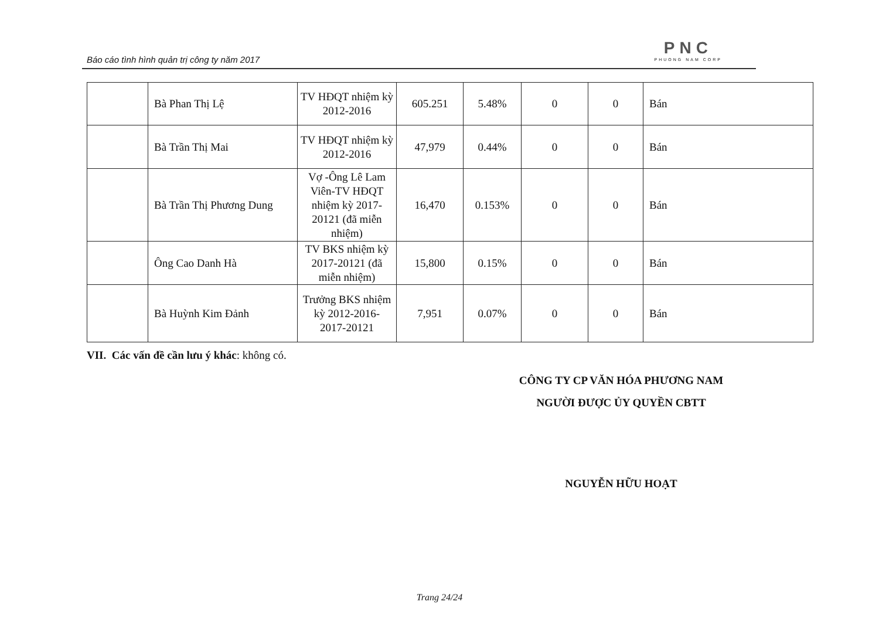Báo cáo tình hình quản trị công ty năm 2017
PNC
PHUONG NAM CORP
| | Bà Phan Thị Lệ | TV HĐQT nhiệm kỳ 2012-2016 | 605.251 | 5.48% | 0 | 0 | Bán |
| | Bà Trần Thị Mai | TV HĐQT nhiệm kỳ 2012-2016 | 47,979 | 0.44% | 0 | 0 | Bán |
| | Bà Trần Thị Phương Dung | Vợ -Ông Lê Lam Viên-TV HĐQT nhiệm kỳ 2017-20121 (đã miễn nhiệm) | 16,470 | 0.153% | 0 | 0 | Bán |
| | Ông Cao Danh Hà | TV BKS nhiệm kỳ 2017-20121 (đã miễn nhiệm) | 15,800 | 0.15% | 0 | 0 | Bán |
| | Bà Huỳnh Kim Đảnh | Trưởng BKS nhiệm kỳ 2012-2016- 2017-20121 | 7,951 | 0.07% | 0 | 0 | Bán |
VII. Các vấn đề cần lưu ý khác: không có.
CÔNG TY CP VĂN HÓA PHƯƠNG NAM
NGƯỜI ĐƯỢC ỦY QUYỀN CBTT
NGUYỄN HỮU HOẠT
Trang 24/24